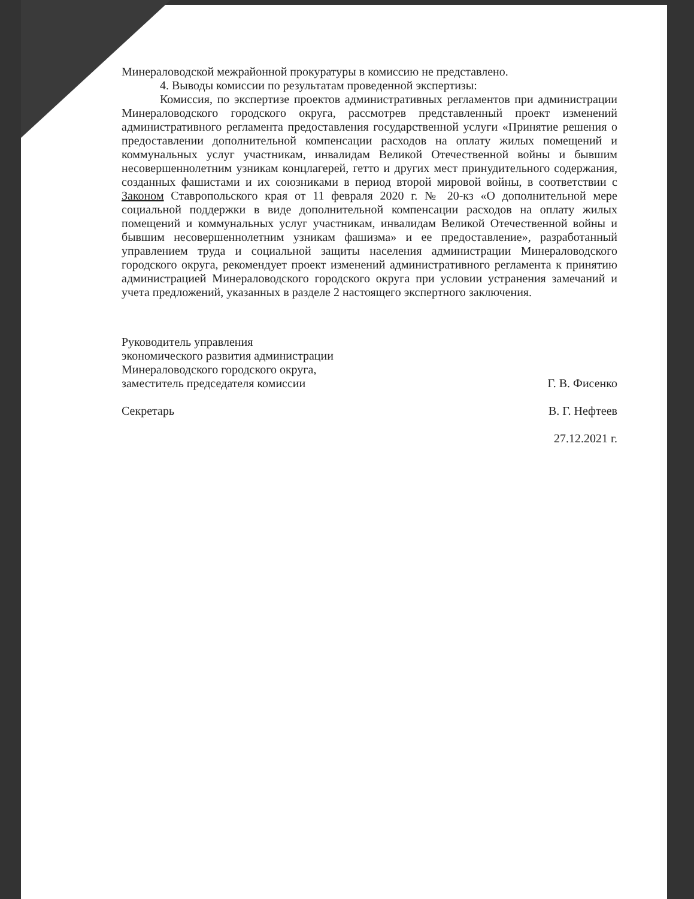Минераловодской межрайонной прокуратуры в комиссию не представлено.
4. Выводы комиссии по результатам проведенной экспертизы:
Комиссия, по экспертизе проектов административных регламентов при администрации Минераловодского городского округа, рассмотрев представленный проект изменений административного регламента предоставления государственной услуги «Принятие решения о предоставлении дополнительной компенсации расходов на оплату жилых помещений и коммунальных услуг участникам, инвалидам Великой Отечественной войны и бывшим несовершеннолетним узникам концлагерей, гетто и других мест принудительного содержания, созданных фашистами и их союзниками в период второй мировой войны, в соответствии с Законом Ставропольского края от 11 февраля 2020 г. № 20-кз «О дополнительной мере социальной поддержки в виде дополнительной компенсации расходов на оплату жилых помещений и коммунальных услуг участникам, инвалидам Великой Отечественной войны и бывшим несовершеннолетним узникам фашизма» и ее предоставление», разработанный управлением труда и социальной защиты населения администрации Минераловодского городского округа, рекомендует проект изменений административного регламента к принятию администрацией Минераловодского городского округа при условии устранения замечаний и учета предложений, указанных в разделе 2 настоящего экспертного заключения.
Руководитель управления
экономического развития администрации
Минераловодского городского округа,
заместитель председателя комиссии
Секретарь
Г. В. Фисенко
В. Г. Нефтеев
27.12.2021 г.